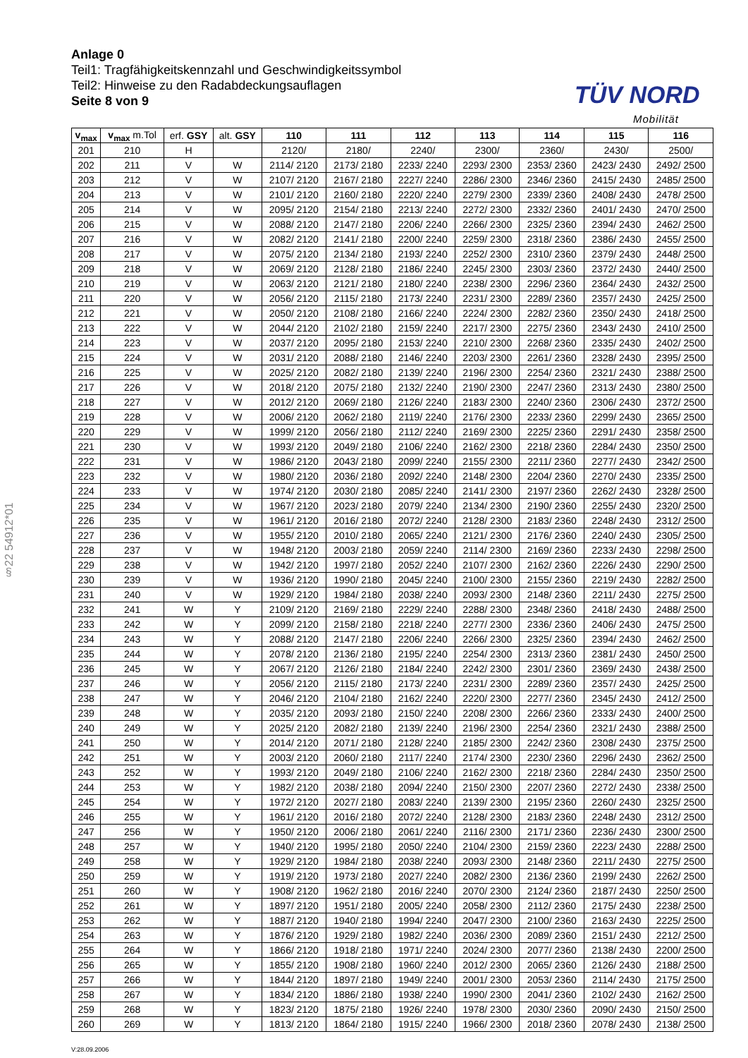Anlage 0
Teil1: Tragfähigkeitskennzahl und Geschwindigkeitssymbol
Teil2: Hinweise zu den Radabdeckungsauflagen
Seite 8 von 9
TÜV NORD
Mobilität
§22 54912*01
| v<sub>max</sub> | v<sub>max</sub> m.Tol | erf. GSY | alt. GSY | 110 | 111 | 112 | 113 | 114 | 115 | 116 |
| --- | --- | --- | --- | --- | --- | --- | --- | --- | --- | --- |
| 201 | 210 | H | | 2120/ | 2180/ | 2240/ | 2300/ | 2360/ | 2430/ | 2500/ |
| 202 | 211 | V | W | 2114/ 2120 | 2173/ 2180 | 2233/ 2240 | 2293/ 2300 | 2353/ 2360 | 2423/ 2430 | 2492/ 2500 |
| 203 | 212 | V | W | 2107/ 2120 | 2167/ 2180 | 2227/ 2240 | 2286/ 2300 | 2346/ 2360 | 2415/ 2430 | 2485/ 2500 |
| 204 | 213 | V | W | 2101/ 2120 | 2160/ 2180 | 2220/ 2240 | 2279/ 2300 | 2339/ 2360 | 2408/ 2430 | 2478/ 2500 |
| 205 | 214 | V | W | 2095/ 2120 | 2154/ 2180 | 2213/ 2240 | 2272/ 2300 | 2332/ 2360 | 2401/ 2430 | 2470/ 2500 |
| 206 | 215 | V | W | 2088/ 2120 | 2147/ 2180 | 2206/ 2240 | 2266/ 2300 | 2325/ 2360 | 2394/ 2430 | 2462/ 2500 |
| 207 | 216 | V | W | 2082/ 2120 | 2141/ 2180 | 2200/ 2240 | 2259/ 2300 | 2318/ 2360 | 2386/ 2430 | 2455/ 2500 |
| 208 | 217 | V | W | 2075/ 2120 | 2134/ 2180 | 2193/ 2240 | 2252/ 2300 | 2310/ 2360 | 2379/ 2430 | 2448/ 2500 |
| 209 | 218 | V | W | 2069/ 2120 | 2128/ 2180 | 2186/ 2240 | 2245/ 2300 | 2303/ 2360 | 2372/ 2430 | 2440/ 2500 |
| 210 | 219 | V | W | 2063/ 2120 | 2121/ 2180 | 2180/ 2240 | 2238/ 2300 | 2296/ 2360 | 2364/ 2430 | 2432/ 2500 |
| 211 | 220 | V | W | 2056/ 2120 | 2115/ 2180 | 2173/ 2240 | 2231/ 2300 | 2289/ 2360 | 2357/ 2430 | 2425/ 2500 |
| 212 | 221 | V | W | 2050/ 2120 | 2108/ 2180 | 2166/ 2240 | 2224/ 2300 | 2282/ 2360 | 2350/ 2430 | 2418/ 2500 |
| 213 | 222 | V | W | 2044/ 2120 | 2102/ 2180 | 2159/ 2240 | 2217/ 2300 | 2275/ 2360 | 2343/ 2430 | 2410/ 2500 |
| 214 | 223 | V | W | 2037/ 2120 | 2095/ 2180 | 2153/ 2240 | 2210/ 2300 | 2268/ 2360 | 2335/ 2430 | 2402/ 2500 |
| 215 | 224 | V | W | 2031/ 2120 | 2088/ 2180 | 2146/ 2240 | 2203/ 2300 | 2261/ 2360 | 2328/ 2430 | 2395/ 2500 |
| 216 | 225 | V | W | 2025/ 2120 | 2082/ 2180 | 2139/ 2240 | 2196/ 2300 | 2254/ 2360 | 2321/ 2430 | 2388/ 2500 |
| 217 | 226 | V | W | 2018/ 2120 | 2075/ 2180 | 2132/ 2240 | 2190/ 2300 | 2247/ 2360 | 2313/ 2430 | 2380/ 2500 |
| 218 | 227 | V | W | 2012/ 2120 | 2069/ 2180 | 2126/ 2240 | 2183/ 2300 | 2240/ 2360 | 2306/ 2430 | 2372/ 2500 |
| 219 | 228 | V | W | 2006/ 2120 | 2062/ 2180 | 2119/ 2240 | 2176/ 2300 | 2233/ 2360 | 2299/ 2430 | 2365/ 2500 |
| 220 | 229 | V | W | 1999/ 2120 | 2056/ 2180 | 2112/ 2240 | 2169/ 2300 | 2225/ 2360 | 2291/ 2430 | 2358/ 2500 |
| 221 | 230 | V | W | 1993/ 2120 | 2049/ 2180 | 2106/ 2240 | 2162/ 2300 | 2218/ 2360 | 2284/ 2430 | 2350/ 2500 |
| 222 | 231 | V | W | 1986/ 2120 | 2043/ 2180 | 2099/ 2240 | 2155/ 2300 | 2211/ 2360 | 2277/ 2430 | 2342/ 2500 |
| 223 | 232 | V | W | 1980/ 2120 | 2036/ 2180 | 2092/ 2240 | 2148/ 2300 | 2204/ 2360 | 2270/ 2430 | 2335/ 2500 |
| 224 | 233 | V | W | 1974/ 2120 | 2030/ 2180 | 2085/ 2240 | 2141/ 2300 | 2197/ 2360 | 2262/ 2430 | 2328/ 2500 |
| 225 | 234 | V | W | 1967/ 2120 | 2023/ 2180 | 2079/ 2240 | 2134/ 2300 | 2190/ 2360 | 2255/ 2430 | 2320/ 2500 |
| 226 | 235 | V | W | 1961/ 2120 | 2016/ 2180 | 2072/ 2240 | 2128/ 2300 | 2183/ 2360 | 2248/ 2430 | 2312/ 2500 |
| 227 | 236 | V | W | 1955/ 2120 | 2010/ 2180 | 2065/ 2240 | 2121/ 2300 | 2176/ 2360 | 2240/ 2430 | 2305/ 2500 |
| 228 | 237 | V | W | 1948/ 2120 | 2003/ 2180 | 2059/ 2240 | 2114/ 2300 | 2169/ 2360 | 2233/ 2430 | 2298/ 2500 |
| 229 | 238 | V | W | 1942/ 2120 | 1997/ 2180 | 2052/ 2240 | 2107/ 2300 | 2162/ 2360 | 2226/ 2430 | 2290/ 2500 |
| 230 | 239 | V | W | 1936/ 2120 | 1990/ 2180 | 2045/ 2240 | 2100/ 2300 | 2155/ 2360 | 2219/ 2430 | 2282/ 2500 |
| 231 | 240 | V | W | 1929/ 2120 | 1984/ 2180 | 2038/ 2240 | 2093/ 2300 | 2148/ 2360 | 2211/ 2430 | 2275/ 2500 |
| 232 | 241 | W | Y | 2109/ 2120 | 2169/ 2180 | 2229/ 2240 | 2288/ 2300 | 2348/ 2360 | 2418/ 2430 | 2488/ 2500 |
| 233 | 242 | W | Y | 2099/ 2120 | 2158/ 2180 | 2218/ 2240 | 2277/ 2300 | 2336/ 2360 | 2406/ 2430 | 2475/ 2500 |
| 234 | 243 | W | Y | 2088/ 2120 | 2147/ 2180 | 2206/ 2240 | 2266/ 2300 | 2325/ 2360 | 2394/ 2430 | 2462/ 2500 |
| 235 | 244 | W | Y | 2078/ 2120 | 2136/ 2180 | 2195/ 2240 | 2254/ 2300 | 2313/ 2360 | 2381/ 2430 | 2450/ 2500 |
| 236 | 245 | W | Y | 2067/ 2120 | 2126/ 2180 | 2184/ 2240 | 2242/ 2300 | 2301/ 2360 | 2369/ 2430 | 2438/ 2500 |
| 237 | 246 | W | Y | 2056/ 2120 | 2115/ 2180 | 2173/ 2240 | 2231/ 2300 | 2289/ 2360 | 2357/ 2430 | 2425/ 2500 |
| 238 | 247 | W | Y | 2046/ 2120 | 2104/ 2180 | 2162/ 2240 | 2220/ 2300 | 2277/ 2360 | 2345/ 2430 | 2412/ 2500 |
| 239 | 248 | W | Y | 2035/ 2120 | 2093/ 2180 | 2150/ 2240 | 2208/ 2300 | 2266/ 2360 | 2333/ 2430 | 2400/ 2500 |
| 240 | 249 | W | Y | 2025/ 2120 | 2082/ 2180 | 2139/ 2240 | 2196/ 2300 | 2254/ 2360 | 2321/ 2430 | 2388/ 2500 |
| 241 | 250 | W | Y | 2014/ 2120 | 2071/ 2180 | 2128/ 2240 | 2185/ 2300 | 2242/ 2360 | 2308/ 2430 | 2375/ 2500 |
| 242 | 251 | W | Y | 2003/ 2120 | 2060/ 2180 | 2117/ 2240 | 2174/ 2300 | 2230/ 2360 | 2296/ 2430 | 2362/ 2500 |
| 243 | 252 | W | Y | 1993/ 2120 | 2049/ 2180 | 2106/ 2240 | 2162/ 2300 | 2218/ 2360 | 2284/ 2430 | 2350/ 2500 |
| 244 | 253 | W | Y | 1982/ 2120 | 2038/ 2180 | 2094/ 2240 | 2150/ 2300 | 2207/ 2360 | 2272/ 2430 | 2338/ 2500 |
| 245 | 254 | W | Y | 1972/ 2120 | 2027/ 2180 | 2083/ 2240 | 2139/ 2300 | 2195/ 2360 | 2260/ 2430 | 2325/ 2500 |
| 246 | 255 | W | Y | 1961/ 2120 | 2016/ 2180 | 2072/ 2240 | 2128/ 2300 | 2183/ 2360 | 2248/ 2430 | 2312/ 2500 |
| 247 | 256 | W | Y | 1950/ 2120 | 2006/ 2180 | 2061/ 2240 | 2116/ 2300 | 2171/ 2360 | 2236/ 2430 | 2300/ 2500 |
| 248 | 257 | W | Y | 1940/ 2120 | 1995/ 2180 | 2050/ 2240 | 2104/ 2300 | 2159/ 2360 | 2223/ 2430 | 2288/ 2500 |
| 249 | 258 | W | Y | 1929/ 2120 | 1984/ 2180 | 2038/ 2240 | 2093/ 2300 | 2148/ 2360 | 2211/ 2430 | 2275/ 2500 |
| 250 | 259 | W | Y | 1919/ 2120 | 1973/ 2180 | 2027/ 2240 | 2082/ 2300 | 2136/ 2360 | 2199/ 2430 | 2262/ 2500 |
| 251 | 260 | W | Y | 1908/ 2120 | 1962/ 2180 | 2016/ 2240 | 2070/ 2300 | 2124/ 2360 | 2187/ 2430 | 2250/ 2500 |
| 252 | 261 | W | Y | 1897/ 2120 | 1951/ 2180 | 2005/ 2240 | 2058/ 2300 | 2112/ 2360 | 2175/ 2430 | 2238/ 2500 |
| 253 | 262 | W | Y | 1887/ 2120 | 1940/ 2180 | 1994/ 2240 | 2047/ 2300 | 2100/ 2360 | 2163/ 2430 | 2225/ 2500 |
| 254 | 263 | W | Y | 1876/ 2120 | 1929/ 2180 | 1982/ 2240 | 2036/ 2300 | 2089/ 2360 | 2151/ 2430 | 2212/ 2500 |
| 255 | 264 | W | Y | 1866/ 2120 | 1918/ 2180 | 1971/ 2240 | 2024/ 2300 | 2077/ 2360 | 2138/ 2430 | 2200/ 2500 |
| 256 | 265 | W | Y | 1855/ 2120 | 1908/ 2180 | 1960/ 2240 | 2012/ 2300 | 2065/ 2360 | 2126/ 2430 | 2188/ 2500 |
| 257 | 266 | W | Y | 1844/ 2120 | 1897/ 2180 | 1949/ 2240 | 2001/ 2300 | 2053/ 2360 | 2114/ 2430 | 2175/ 2500 |
| 258 | 267 | W | Y | 1834/ 2120 | 1886/ 2180 | 1938/ 2240 | 1990/ 2300 | 2041/ 2360 | 2102/ 2430 | 2162/ 2500 |
| 259 | 268 | W | Y | 1823/ 2120 | 1875/ 2180 | 1926/ 2240 | 1978/ 2300 | 2030/ 2360 | 2090/ 2430 | 2150/ 2500 |
| 260 | 269 | W | Y | 1813/ 2120 | 1864/ 2180 | 1915/ 2240 | 1966/ 2300 | 2018/ 2360 | 2078/ 2430 | 2138/ 2500 |
V:28.09.2006